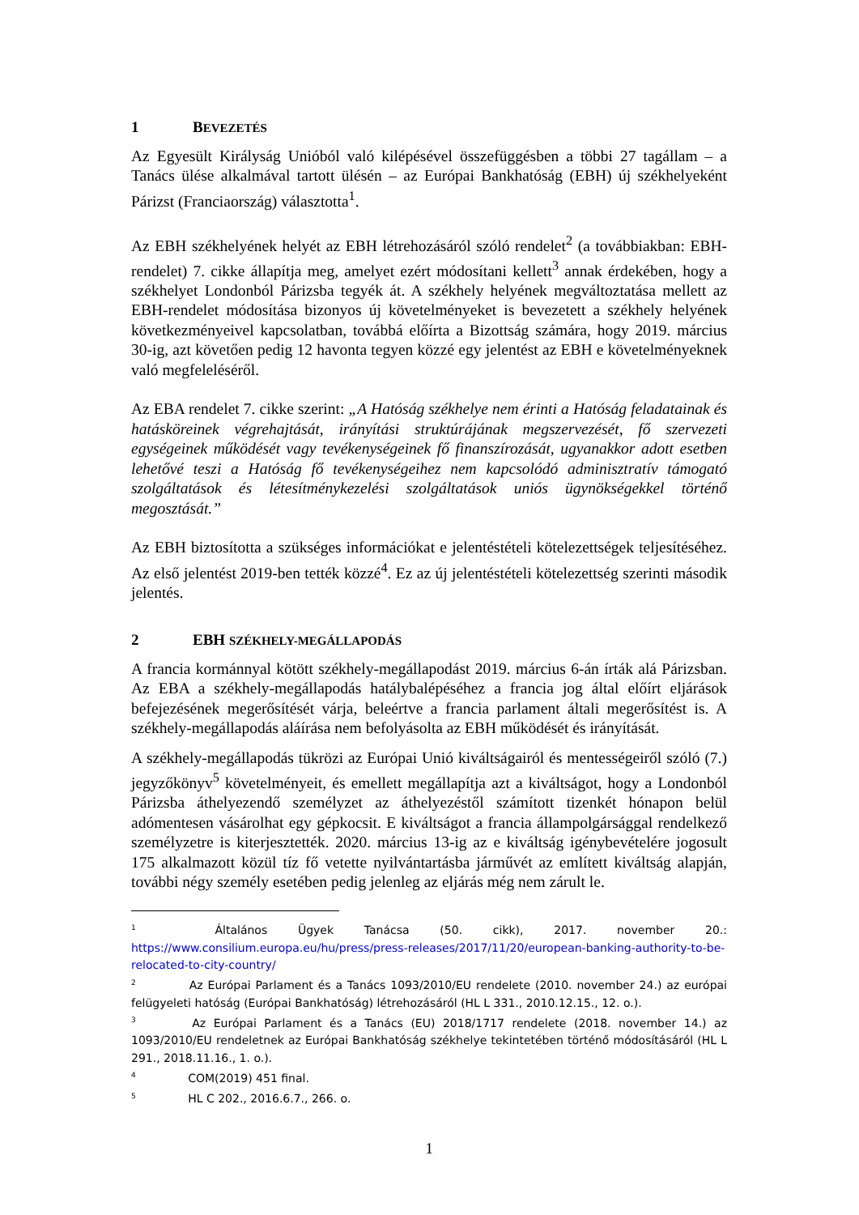1 BEVEZETÉS
Az Egyesült Királyság Unióból való kilépésével összefüggésben a többi 27 tagállam – a Tanács ülése alkalmával tartott ülésén – az Európai Bankhatóság (EBH) új székhelyeként Párizst (Franciaország) választotta<sup>1</sup>.
Az EBH székhelyének helyét az EBH létrehozásáról szóló rendelet<sup>2</sup> (a továbbiakban: EBH-rendelet) 7. cikke állapítja meg, amelyet ezért módosítani kellett<sup>3</sup> annak érdekében, hogy a székhelyet Londonból Párizsba tegyék át. A székhely helyének megváltoztatása mellett az EBH-rendelet módosítása bizonyos új követelményeket is bevezetett a székhely helyének következményeivel kapcsolatban, továbbá előírta a Bizottság számára, hogy 2019. március 30-ig, azt követően pedig 12 havonta tegyen közzé egy jelentést az EBH e követelményeknek való megfeleléséről.
Az EBA rendelet 7. cikke szerint: „A Hatóság székhelye nem érinti a Hatóság feladatainak és hatásköreinek végrehajtását, irányítási struktúrájának megszervezését, fő szervezeti egységeinek működését vagy tevékenységeinek fő finanszírozását, ugyanakkor adott esetben lehetővé teszi a Hatóság fő tevékenységeihez nem kapcsolódó adminisztratív támogató szolgáltatások és létesítménykezelési szolgáltatások uniós ügynökségekkel történő megosztását.”
Az EBH biztosította a szükséges információkat e jelentéstételi kötelezettségek teljesítéséhez. Az első jelentést 2019-ben tették közzé<sup>4</sup>. Ez az új jelentéstételi kötelezettség szerinti második jelentés.
2 EBH SZÉKHELY-MEGÁLLAPODÁS
A francia kormánnyal kötött székhely-megállapodást 2019. március 6-án írták alá Párizsban. Az EBA a székhely-megállapodás hatálybalépéséhez a francia jog által előírt eljárások befejezésének megerősítését várja, beleértve a francia parlament általi megerősítést is. A székhely-megállapodás aláírása nem befolyásolta az EBH működését és irányítását.
A székhely-megállapodás tükrözi az Európai Unió kiváltságairól és mentességeiről szóló (7.) jegyzőkönyv<sup>5</sup> követelményeit, és emellett megállapítja azt a kiváltságot, hogy a Londonból Párizsba áthelyezendő személyzet az áthelyezéstől számított tizenkét hónapon belül adómentesen vásárolhat egy gépkocsit. E kiváltságot a francia állampolgársággal rendelkező személyzetre is kiterjesztették. 2020. március 13-ig az e kiváltság igénybevételére jogosult 175 alkalmazott közül tíz fő vetette nyilvántartásba járművét az említett kiváltság alapján, további négy személy esetében pedig jelenleg az eljárás még nem zárult le.
<sup>1</sup> Általános Ügyek Tanácsa (50. cikk), 2017. november 20.: https://www.consilium.europa.eu/hu/press/press-releases/2017/11/20/european-banking-authority-to-be-relocated-to-city-country/
<sup>2</sup> Az Európai Parlament és a Tanács 1093/2010/EU rendelete (2010. november 24.) az európai felügyeleti hatóság (Európai Bankhatóság) létrehozásáról (HL L 331., 2010.12.15., 12. o.).
<sup>3</sup> Az Európai Parlament és a Tanács (EU) 2018/1717 rendelete (2018. november 14.) az 1093/2010/EU rendeletnek az Európai Bankhatóság székhelye tekintetében történő módosításáról (HL L 291., 2018.11.16., 1. o.).
<sup>4</sup> COM(2019) 451 final.
<sup>5</sup> HL C 202., 2016.6.7., 266. o.
1